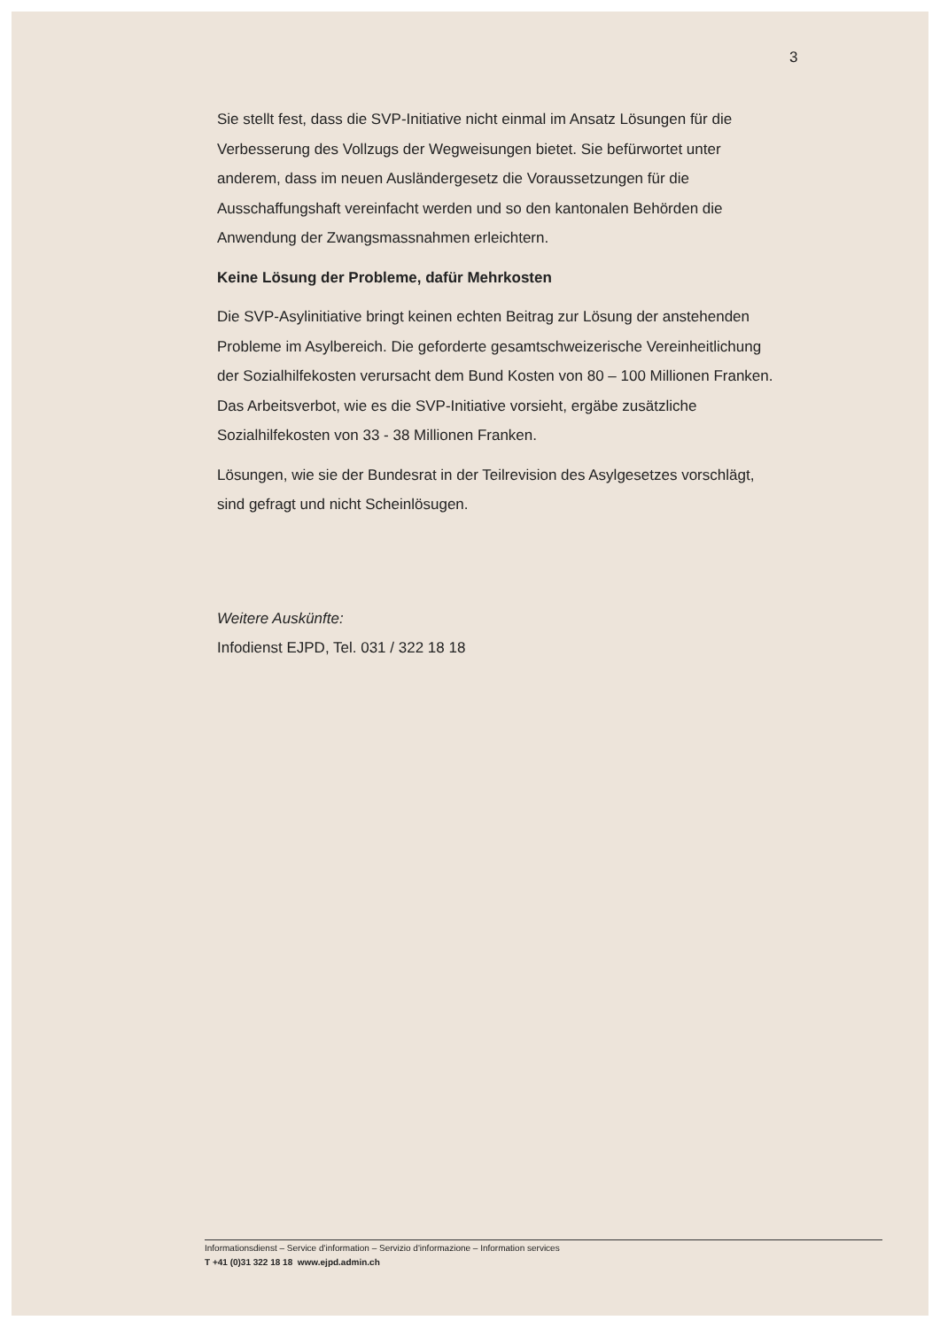3
Sie stellt fest, dass die SVP-Initiative nicht einmal im Ansatz Lösungen für die Verbesserung des Vollzugs der Wegweisungen bietet. Sie befürwortet unter anderem, dass im neuen Ausländergesetz die Voraussetzungen für die Ausschaffungshaft vereinfacht werden und so den kantonalen Behörden die Anwendung der Zwangsmassnahmen erleichtern.
Keine Lösung der Probleme, dafür Mehrkosten
Die SVP-Asylinitiative bringt keinen echten Beitrag zur Lösung der anstehenden Probleme im Asylbereich. Die geforderte gesamtschweizerische Vereinheitlichung der Sozialhilfekosten verursacht dem Bund Kosten von 80 – 100 Millionen Franken. Das Arbeitsverbot, wie es die SVP-Initiative vorsieht, ergäbe zusätzliche Sozialhilfekosten von 33 - 38 Millionen Franken.
Lösungen, wie sie der Bundesrat in der Teilrevision des Asylgesetzes vorschlägt, sind gefragt und nicht Scheinlösugen.
Weitere Auskünfte:
Infodienst EJPD, Tel. 031 / 322 18 18
Informationsdienst – Service d'information – Servizio d'informazione – Information services
T +41 (0)31 322 18 18 www.ejpd.admin.ch